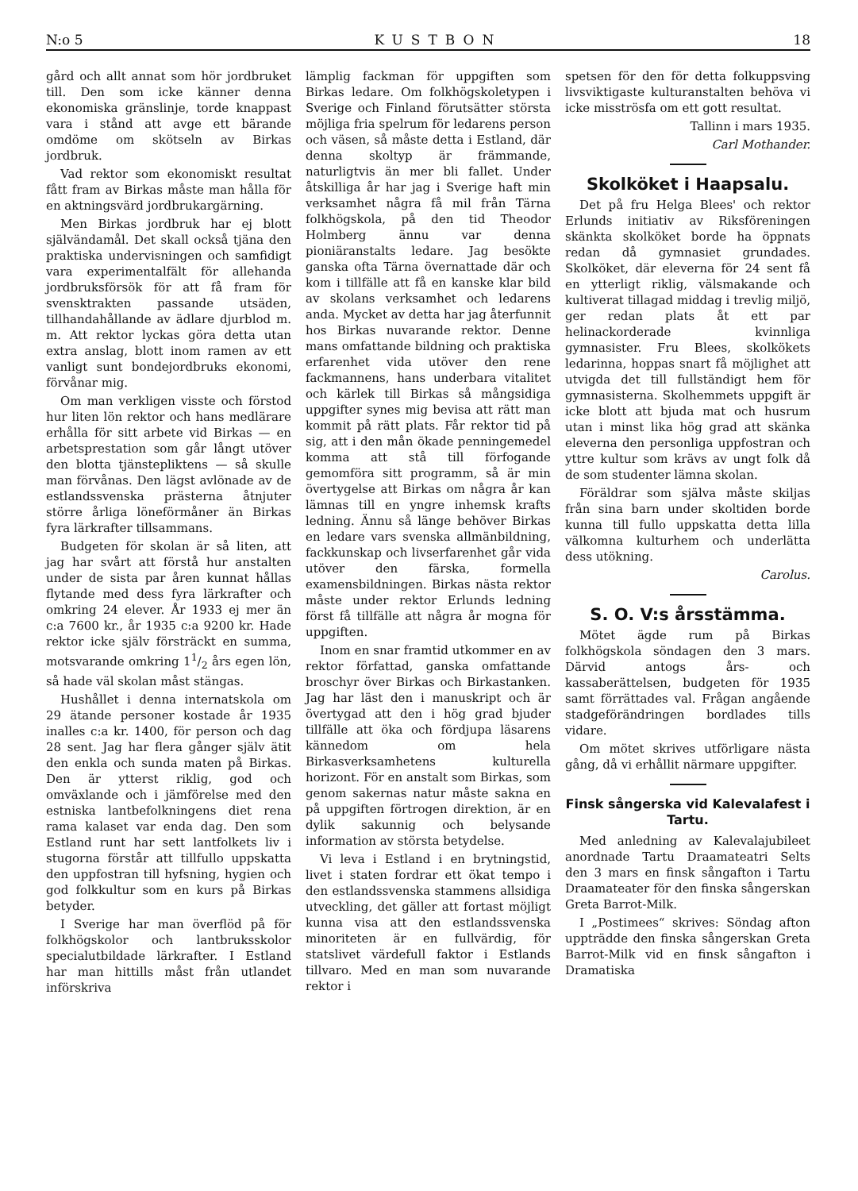N:o 5 KUSTBON 18
gård och allt annat som hör jordbruket till. Den som icke känner denna ekonomiska gränslinje, torde knappast vara i stånd att avge ett bärande omdöme om skötseln av Birkas jordbruk.
Vad rektor som ekonomiskt resultat fått fram av Birkas måste man hålla för en aktningsvärd jordbrukargärning.
Men Birkas jordbruk har ej blott självändamål. Det skall också tjäna den praktiska undervisningen och samfidigt vara experimentalfält för allehanda jordbruksförsök för att få fram för svensktrakten passande utsäden, tillhandahållande av ädlare djurblod m. m. Att rektor lyckas göra detta utan extra anslag, blott inom ramen av ett vanligt sunt bondejordbruks ekonomi, förvånar mig.
Om man verkligen visste och förstod hur liten lön rektor och hans medlärare erhålla för sitt arbete vid Birkas — en arbetsprestation som går långt utöver den blotta tjänstepliktens — så skulle man förvånas. Den lägst avlönade av de estlandssvenska prästerna åtnjuter större årliga löneförmåner än Birkas fyra lärkrafter tillsammans.
Budgeten för skolan är så liten, att jag har svårt att förstå hur anstalten under de sista par åren kunnat hållas flytande med dess fyra lärkrafter och omkring 24 elever. År 1933 ej mer än c:a 7600 kr., år 1935 c:a 9200 kr. Hade rektor icke själv försträckt en summa, motsvarande omkring 11/2 års egen lön, så hade väl skolan måst stängas.
Hushållet i denna internatskola om 29 ätande personer kostade år 1935 inalles c:a kr. 1400, för person och dag 28 sent. Jag har flera gånger själv ätit den enkla och sunda maten på Birkas. Den är ytterst riklig, god och omväxlande och i jämförelse med den estniska lantbefolkningens diet rena rama kalaset var enda dag. Den som Estland runt har sett lantfolkets liv i stugorna förstår att tillfullo uppskatta den uppfostran till hyfsning, hygien och god folkkultur som en kurs på Birkas betyder.
I Sverige har man överflöd på för folkhögskolor och lantbruksskolor specialutbildade lärkrafter. I Estland har man hittills måst från utlandet införskriva
lämplig fackman för uppgiften som Birkas ledare. Om folkhögskoletypen i Sverige och Finland förutsätter största möjliga fria spelrum för ledarens person och väsen, så måste detta i Estland, där denna skoltyp är främmande, naturligtvis än mer bli fallet. Under åtskilliga år har jag i Sverige haft min verksamhet några få mil från Tärna folkhögskola, på den tid Theodor Holmberg ännu var denna pioniäranstalts ledare. Jag besökte ganska ofta Tärna övernattade där och kom i tillfälle att få en kanske klar bild av skolans verksamhet och ledarens anda. Mycket av detta har jag återfunnit hos Birkas nuvarande rektor. Denne mans omfattande bildning och praktiska erfarenhet vida utöver den rene fackmannens, hans underbara vitalitet och kärlek till Birkas så mångsidiga uppgifter synes mig bevisa att rätt man kommit på rätt plats. Får rektor tid på sig, att i den mån ökade penningemedel komma att stå till förfogande gemomföra sitt programm, så är min övertygelse att Birkas om några år kan lämnas till en yngre inhemsk krafts ledning. Ännu så länge behöver Birkas en ledare vars svenska allmänbildning, fackkunskap och livserfarenhet går vida utöver den färska, formella examensbildningen. Birkas nästa rektor måste under rektor Erlunds ledning först få tillfälle att några år mogna för uppgiften.
Inom en snar framtid utkommer en av rektor författad, ganska omfattande broschyr över Birkas och Birkastanken. Jag har läst den i manuskript och är övertygad att den i hög grad bjuder tillfälle att öka och fördjupa läsarens kännedom om hela Birkasverksamhetens kulturella horizont. För en anstalt som Birkas, som genom sakernas natur måste sakna en på uppgiften förtrogen direktion, är en dylik sakunnig och belysande information av största betydelse.
Vi leva i Estland i en brytningstid, livet i staten fordrar ett ökat tempo i den estlandssvenska stammens allsidiga utveckling, det gäller att fortast möjligt kunna visa att den estlandssvenska minoriteten är en fullvärdig, för statslivet värdefull faktor i Estlands tillvaro. Med en man som nuvarande rektor i
spetsen för den för detta folkuppsving livsviktigaste kulturanstalten behöva vi icke misströsfa om ett gott resultat.
Tallinn i mars 1935.
Carl Mothander.
Skolköket i Haapsalu.
Det på fru Helga Blees' och rektor Erlunds initiativ av Riksföreningen skänkta skolköket borde ha öppnats redan då gymnasiet grundades. Skolköket, där eleverna för 24 sent få en ytterligt riklig, välsmakande och kultiverat tillagad middag i trevlig miljö, ger redan plats åt ett par helinackorderade kvinnliga gymnasister. Fru Blees, skolkökets ledarinna, hoppas snart få möjlighet att utvigda det till fullständigt hem för gymnasisterna. Skolhemmets uppgift är icke blott att bjuda mat och husrum utan i minst lika hög grad att skänka eleverna den personliga uppfostran och yttre kultur som krävs av ungt folk då de som studenter lämna skolan.
Föräldrar som själva måste skiljas från sina barn under skoltiden borde kunna till fullo uppskatta detta lilla välkomna kulturhem och underlätta dess utökning.
Carolus.
S. O. V:s årsstämma.
Mötet ägde rum på Birkas folkhögskola söndagen den 3 mars. Därvid antogs års- och kassaberättelsen, budgeten för 1935 samt förrättades val. Frågan angående stadgeförändringen bordlades tills vidare.
Om mötet skrives utförligare nästa gång, då vi erhållit närmare uppgifter.
Finsk sångerska vid Kalevalafest i Tartu.
Med anledning av Kalevalajubileet anordnade Tartu Draamateatri Selts den 3 mars en finsk sångafton i Tartu Draamateater för den finska sångerskan Greta Barrot-Milk.
I „Postimees“ skrives: Söndag afton uppträdde den finska sångerskan Greta Barrot-Milk vid en finsk sångafton i Dramatiska